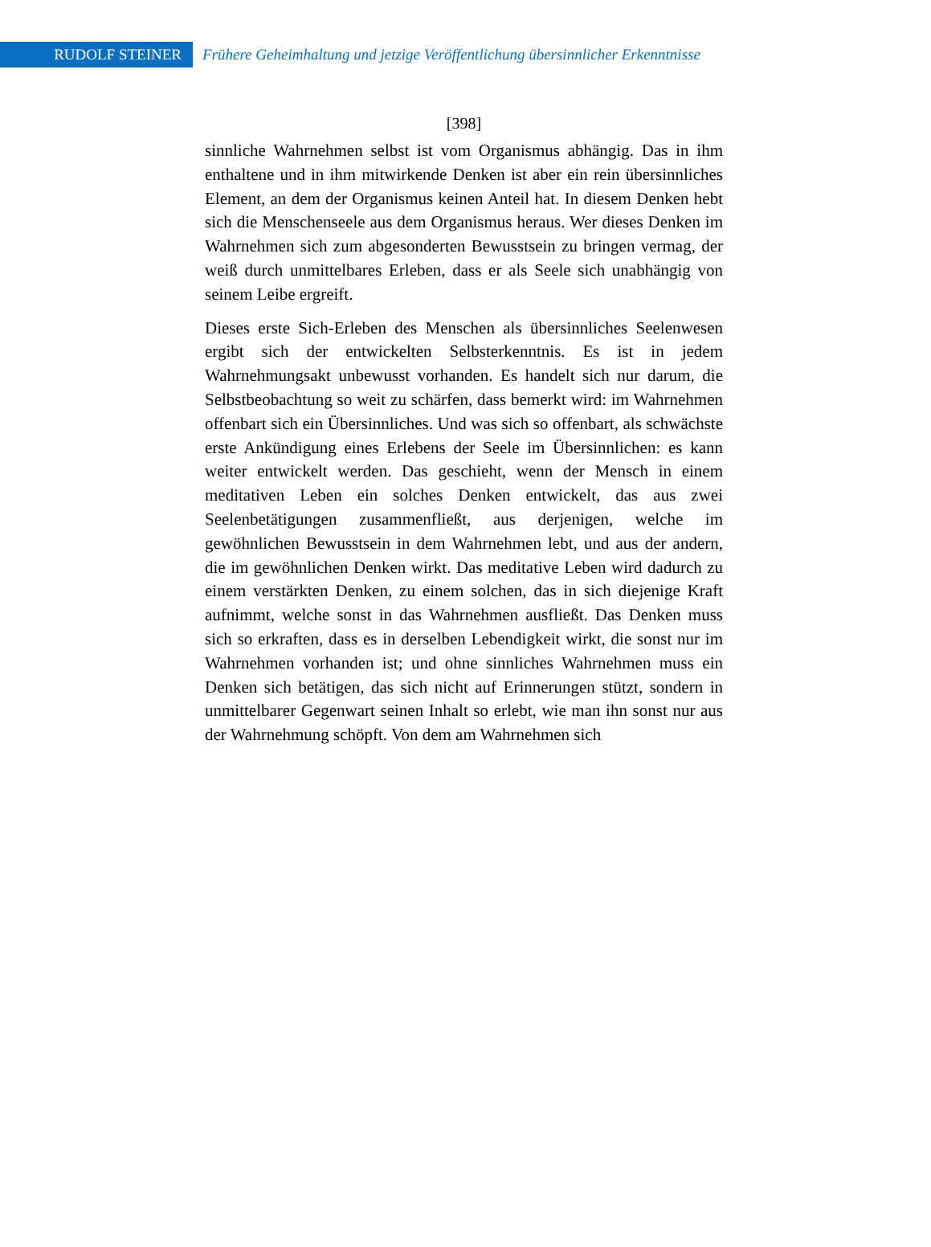RUDOLF STEINER
Frühere Geheimhaltung und jetzige Veröffentlichung übersinnlicher Erkenntnisse
[398]
sinnliche Wahrnehmen selbst ist vom Organismus abhängig. Das in ihm enthaltene und in ihm mitwirkende Denken ist aber ein rein übersinnliches Element, an dem der Organismus keinen Anteil hat. In diesem Denken hebt sich die Menschenseele aus dem Organismus heraus. Wer dieses Denken im Wahrnehmen sich zum abgesonderten Bewusstsein zu bringen vermag, der weiß durch unmittelbares Erleben, dass er als Seele sich unabhängig von seinem Leibe ergreift.
Dieses erste Sich-Erleben des Menschen als übersinnliches Seelenwesen ergibt sich der entwickelten Selbsterkenntnis. Es ist in jedem Wahrnehmungsakt unbewusst vorhanden. Es handelt sich nur darum, die Selbstbeobachtung so weit zu schärfen, dass bemerkt wird: im Wahrnehmen offenbart sich ein Übersinnliches. Und was sich so offenbart, als schwächste erste Ankündigung eines Erlebens der Seele im Übersinnlichen: es kann weiter entwickelt werden. Das geschieht, wenn der Mensch in einem meditativen Leben ein solches Denken entwickelt, das aus zwei Seelenbetätigungen zusammenfließt, aus derjenigen, welche im gewöhnlichen Bewusstsein in dem Wahrnehmen lebt, und aus der andern, die im gewöhnlichen Denken wirkt. Das meditative Leben wird dadurch zu einem verstärkten Denken, zu einem solchen, das in sich diejenige Kraft aufnimmt, welche sonst in das Wahrnehmen ausfließt. Das Denken muss sich so erkraften, dass es in derselben Lebendigkeit wirkt, die sonst nur im Wahrnehmen vorhanden ist; und ohne sinnliches Wahrnehmen muss ein Denken sich betätigen, das sich nicht auf Erinnerungen stützt, sondern in unmittelbarer Gegenwart seinen Inhalt so erlebt, wie man ihn sonst nur aus der Wahrnehmung schöpft. Von dem am Wahrnehmen sich